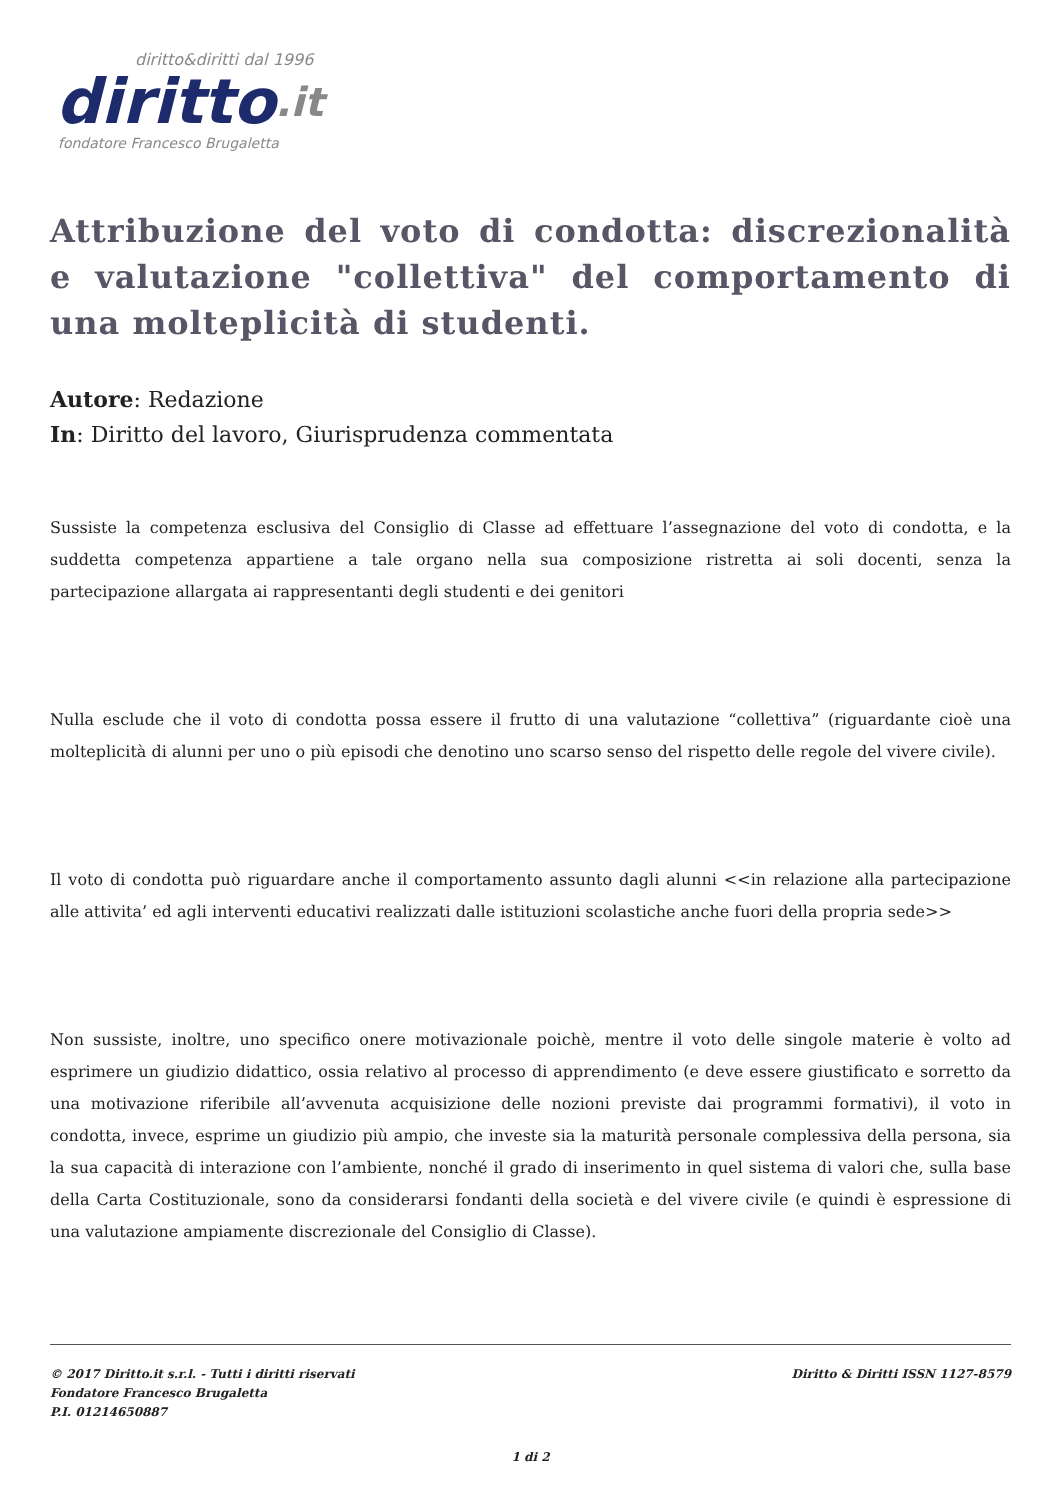diritto&diritti dal 1996
diritto.it
fondatore Francesco Brugaletta
Attribuzione del voto di condotta: discrezionalità e valutazione "collettiva" del comportamento di una molteplicità di studenti.
Autore: Redazione
In: Diritto del lavoro, Giurisprudenza commentata
Sussiste la competenza esclusiva del Consiglio di Classe ad effettuare l’assegnazione del voto di condotta, e la suddetta competenza appartiene a tale organo nella sua composizione ristretta ai soli docenti, senza la partecipazione allargata ai rappresentanti degli studenti e dei genitori
Nulla esclude che il voto di condotta possa essere il frutto di una valutazione “collettiva” (riguardante cioè una molteplicità di alunni per uno o più episodi che denotino uno scarso senso del rispetto delle regole del vivere civile).
Il voto di condotta può riguardare anche il comportamento assunto dagli alunni <<in relazione alla partecipazione alle attivita’ ed agli interventi educativi realizzati dalle istituzioni scolastiche anche fuori della propria sede>>
Non sussiste, inoltre, uno specifico onere motivazionale poichè, mentre il voto delle singole materie è volto ad esprimere un giudizio didattico, ossia relativo al processo di apprendimento (e deve essere giustificato e sorretto da una motivazione riferibile all’avvenuta acquisizione delle nozioni previste dai programmi formativi), il voto in condotta, invece, esprime un giudizio più ampio, che investe sia la maturità personale complessiva della persona, sia la sua capacità di interazione con l’ambiente, nonché il grado di inserimento in quel sistema di valori che, sulla base della Carta Costituzionale, sono da considerarsi fondanti della società e del vivere civile (e quindi è espressione di una valutazione ampiamente discrezionale del Consiglio di Classe).
© 2017 Diritto.it s.r.l. - Tutti i diritti riservati
Fondatore Francesco Brugaletta
P.I. 01214650887
Diritto & Diritti ISSN 1127-8579
1 di 2